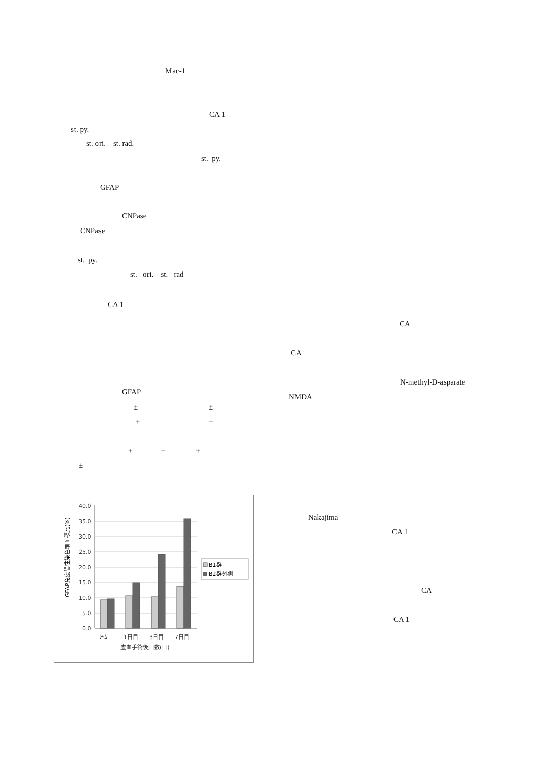Mac-1
CA 1
st. py.
st. ori. st. rad.
st. py.
GFAP
CNPase
CNPase
st. py.
st. ori. st. rad
CA 1
GFAP
± ±
± ±
± ± ±
±
CA
CA
N-methyl-D-asparate
NMDA
GFAP免疫陽性染色細面積比(%)
40.0
35.0
30.0
25.0
20.0
15.0
10.0
5.0
0.0
ｼｬﾑ
1日目
3日目
7日目
虚血手術後日数(日)
B1群
B2群外側
Nakajima
CA 1
CA
CA 1